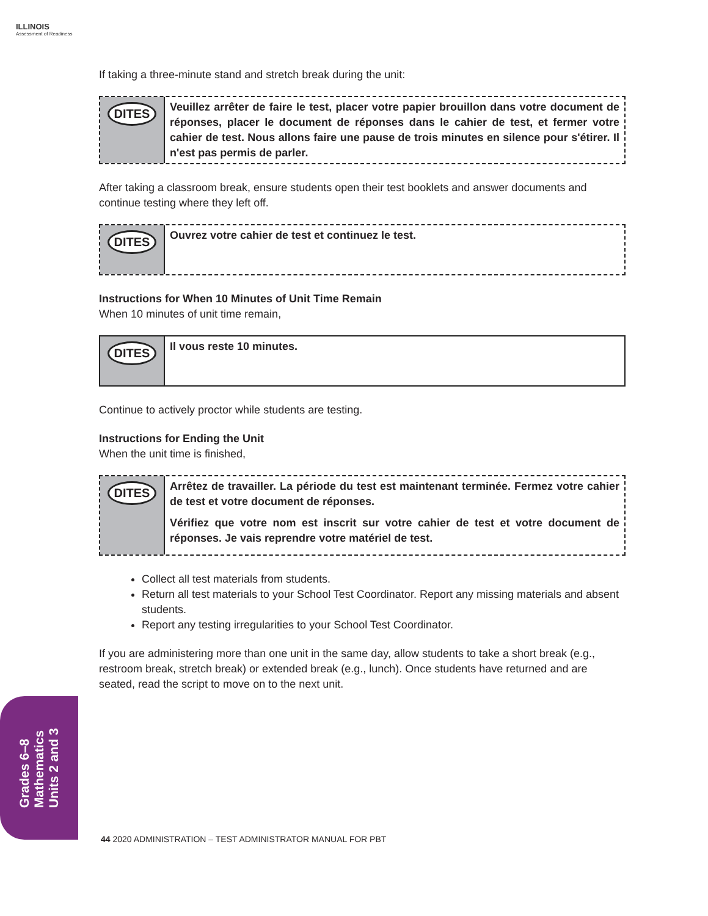ILLINOIS
Assessment of Readiness
If taking a three-minute stand and stretch break during the unit:
DITES
Veuillez arrêter de faire le test, placer votre papier brouillon dans votre document de réponses, placer le document de réponses dans le cahier de test, et fermer votre cahier de test. Nous allons faire une pause de trois minutes en silence pour s'étirer. Il n'est pas permis de parler.
After taking a classroom break, ensure students open their test booklets and answer documents and continue testing where they left off.
DITES
Ouvrez votre cahier de test et continuez le test.
Instructions for When 10 Minutes of Unit Time Remain
When 10 minutes of unit time remain,
DITES
Il vous reste 10 minutes.
Continue to actively proctor while students are testing.
Instructions for Ending the Unit
When the unit time is finished,
DITES
Arrêtez de travailler. La période du test est maintenant terminée. Fermez votre cahier de test et votre document de réponses.
Vérifiez que votre nom est inscrit sur votre cahier de test et votre document de réponses. Je vais reprendre votre matériel de test.
Collect all test materials from students.
Return all test materials to your School Test Coordinator. Report any missing materials and absent students.
Report any testing irregularities to your School Test Coordinator.
If you are administering more than one unit in the same day, allow students to take a short break (e.g., restroom break, stretch break) or extended break (e.g., lunch). Once students have returned and are seated, read the script to move on to the next unit.
Grades 6–8
Mathematics
Units 2 and 3
44 2020 ADMINISTRATION – TEST ADMINISTRATOR MANUAL FOR PBT